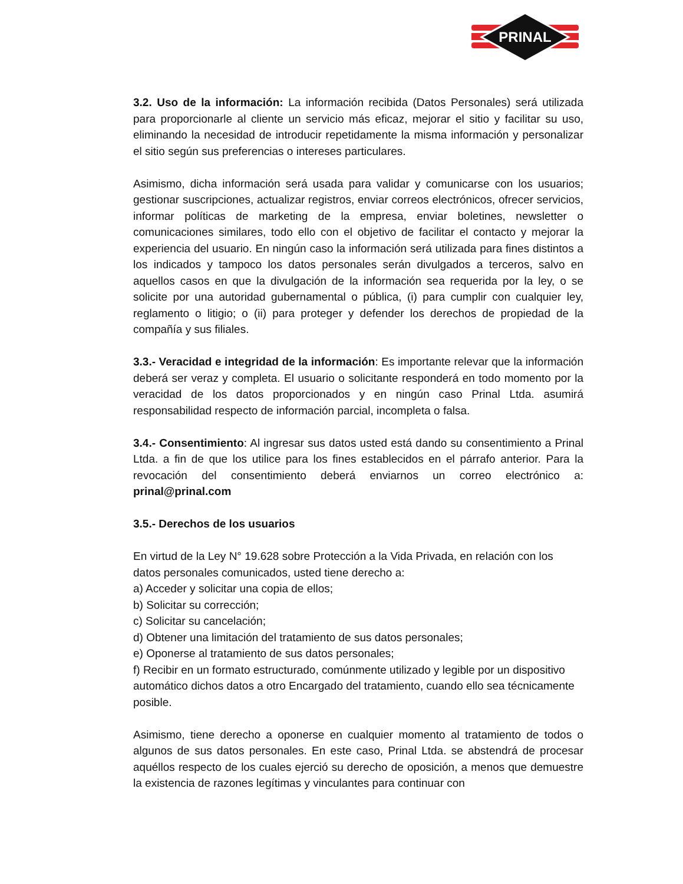PRINAL
3.2. Uso de la información: La información recibida (Datos Personales) será utilizada para proporcionarle al cliente un servicio más eficaz, mejorar el sitio y facilitar su uso, eliminando la necesidad de introducir repetidamente la misma información y personalizar el sitio según sus preferencias o intereses particulares.
Asimismo, dicha información será usada para validar y comunicarse con los usuarios; gestionar suscripciones, actualizar registros, enviar correos electrónicos, ofrecer servicios, informar políticas de marketing de la empresa, enviar boletines, newsletter o comunicaciones similares, todo ello con el objetivo de facilitar el contacto y mejorar la experiencia del usuario. En ningún caso la información será utilizada para fines distintos a los indicados y tampoco los datos personales serán divulgados a terceros, salvo en aquellos casos en que la divulgación de la información sea requerida por la ley, o se solicite por una autoridad gubernamental o pública, (i) para cumplir con cualquier ley, reglamento o litigio; o (ii) para proteger y defender los derechos de propiedad de la compañía y sus filiales.
3.3.- Veracidad e integridad de la información: Es importante relevar que la información deberá ser veraz y completa. El usuario o solicitante responderá en todo momento por la veracidad de los datos proporcionados y en ningún caso Prinal Ltda. asumirá responsabilidad respecto de información parcial, incompleta o falsa.
3.4.- Consentimiento: Al ingresar sus datos usted está dando su consentimiento a Prinal Ltda. a fin de que los utilice para los fines establecidos en el párrafo anterior. Para la revocación del consentimiento deberá enviarnos un correo electrónico a: prinal@prinal.com
3.5.- Derechos de los usuarios
En virtud de la Ley N° 19.628 sobre Protección a la Vida Privada, en relación con los datos personales comunicados, usted tiene derecho a:
a) Acceder y solicitar una copia de ellos;
b) Solicitar su corrección;
c) Solicitar su cancelación;
d) Obtener una limitación del tratamiento de sus datos personales;
e) Oponerse al tratamiento de sus datos personales;
f) Recibir en un formato estructurado, comúnmente utilizado y legible por un dispositivo automático dichos datos a otro Encargado del tratamiento, cuando ello sea técnicamente posible.
Asimismo, tiene derecho a oponerse en cualquier momento al tratamiento de todos o algunos de sus datos personales. En este caso, Prinal Ltda. se abstendrá de procesar aquéllos respecto de los cuales ejerció su derecho de oposición, a menos que demuestre la existencia de razones legítimas y vinculantes para continuar con